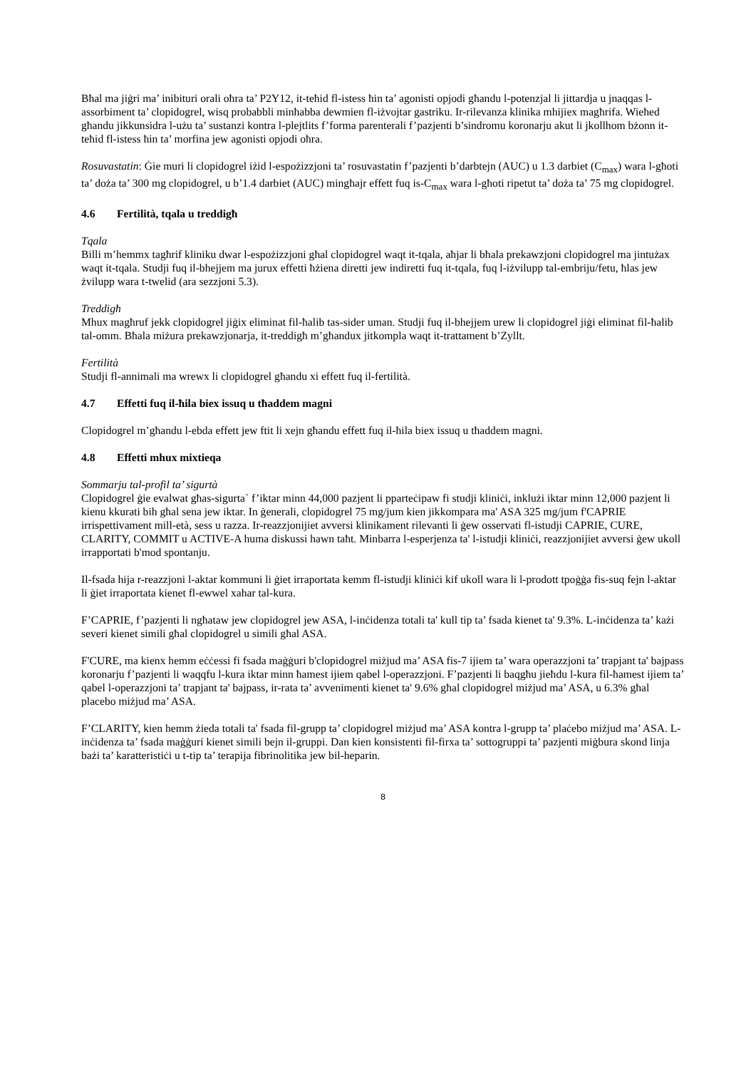Bħal ma jiġri ma’ inibituri orali oħra ta’ P2Y12, it-teħid fl-istess ħin ta’ agonisti opjodi għandu l-potenzjal li jittardja u jnaqqas l-assorbiment ta’ clopidogrel, wisq probabbli minħabba dewmien fl-iżvojtar gastriku. Ir-rilevanza klinika mhijiex magħrifa. Wieħed għandu jikkunsidra l-użu ta’ sustanzi kontra l-plejtlits f’forma parenterali f’pazjenti b’sindromu koronarju akut li jkollhom bżonn it-teħid fl-istess ħin ta’ morfina jew agonisti opjodi oħra.
Rosuvastatin: Ġie muri li clopidogrel iżid l-espożizzjoni ta’ rosuvastatin f’pazjenti b’darbtejn (AUC) u 1.3 darbiet (C<sub>max</sub>) wara l-għoti ta’ doża ta’ 300 mg clopidogrel, u b’1.4 darbiet (AUC) mingħajr effett fuq is-C<sub>max</sub> wara l-għoti ripetut ta’ doża ta’ 75 mg clopidogrel.
4.6 Fertilità, tqala u treddigħ
Tqala
Billi m’hemmx tagħrif kliniku dwar l-espożizzjoni għal clopidogrel waqt it-tqala, aħjar li bħala prekawzjoni clopidogrel ma jintużax waqt it-tqala. Studji fuq il-bhejjem ma jurux effetti ħżiena diretti jew indiretti fuq it-tqala, fuq l-iżvilupp tal-embriju/fetu, ħlas jew żvilupp wara t-twelid (ara sezzjoni 5.3).
Treddigħ
Mhux magħruf jekk clopidogrel jiġix eliminat fil-ħalib tas-sider uman. Studji fuq il-bhejjem urew li clopidogrel jiġi eliminat fil-ħalib tal-omm. Bħala miżura prekawzjonarja, it-treddigħ m’għandux jitkompla waqt it-trattament b’Zyllt.
Fertilità
Studji fl-annimali ma wrewx li clopidogrel għandu xi effett fuq il-fertilità.
4.7 Effetti fuq il-ħila biex issuq u tħaddem magni
Clopidogrel m’għandu l-ebda effett jew ftit li xejn għandu effett fuq il-ħila biex issuq u tħaddem magni.
4.8 Effetti mhux mixtieqa
Sommarju tal-profil ta’ sigurtà
Clopidogrel ġie evalwat għas-sigurta` f’iktar minn 44,000 pazjent li pparteċipaw fi studji kliniċi, inklużi iktar minn 12,000 pazjent li kienu kkurati bih għal sena jew iktar. In ġenerali, clopidogrel 75 mg/jum kien jikkompara ma' ASA 325 mg/jum f'CAPRIE irrispettivament mill-età, sess u razza. Ir-reazzjonijiet avversi klinikament rilevanti li ġew osservati fl-istudji CAPRIE, CURE, CLARITY, COMMIT u ACTIVE-A huma diskussi hawn taħt. Minbarra l-esperjenza ta' l-istudji kliniċi, reazzjonijiet avversi ġew ukoll irrapportati b'mod spontanju.
Il-fsada hija r-reazzjoni l-aktar kommuni li ġiet irraportata kemm fl-istudji kliniċi kif ukoll wara li l-prodott tpoġġa fis-suq fejn l-aktar li ġiet irraportata kienet fl-ewwel xahar tal-kura.
F’CAPRIE, f’pazjenti li ngħataw jew clopidogrel jew ASA, l-inċidenza totali ta' kull tip ta’ fsada kienet ta' 9.3%. L-inċidenza ta’ każi severi kienet simili għal clopidogrel u simili għal ASA.
F'CURE, ma kienx hemm eċċessi fi fsada maġġuri b'clopidogrel miżjud ma’ ASA fis-7 ijiem ta’ wara operazzjoni ta’ trapjant ta' bajpass koronarju f’pazjenti li waqqfu l-kura iktar minn ħamest ijiem qabel l-operazzjoni. F’pazjenti li baqgħu jieħdu l-kura fil-ħamest ijiem ta’ qabel l-operazzjoni ta’ trapjant ta' bajpass, ir-rata ta’ avvenimenti kienet ta' 9.6% għal clopidogrel miżjud ma’ ASA, u 6.3% għal placebo miżjud ma’ ASA.
F’CLARITY, kien hemm żieda totali ta' fsada fil-grupp ta’ clopidogrel miżjud ma’ ASA kontra l-grupp ta’ plaċebo miżjud ma’ ASA. L-inċidenza ta’ fsada maġġuri kienet simili bejn il-gruppi. Dan kien konsistenti fil-firxa ta’ sottogruppi ta’ pazjenti miġbura skond linja bażi ta’ karatteristiċi u t-tip ta’ terapija fibrinolitika jew bil-heparin.
8